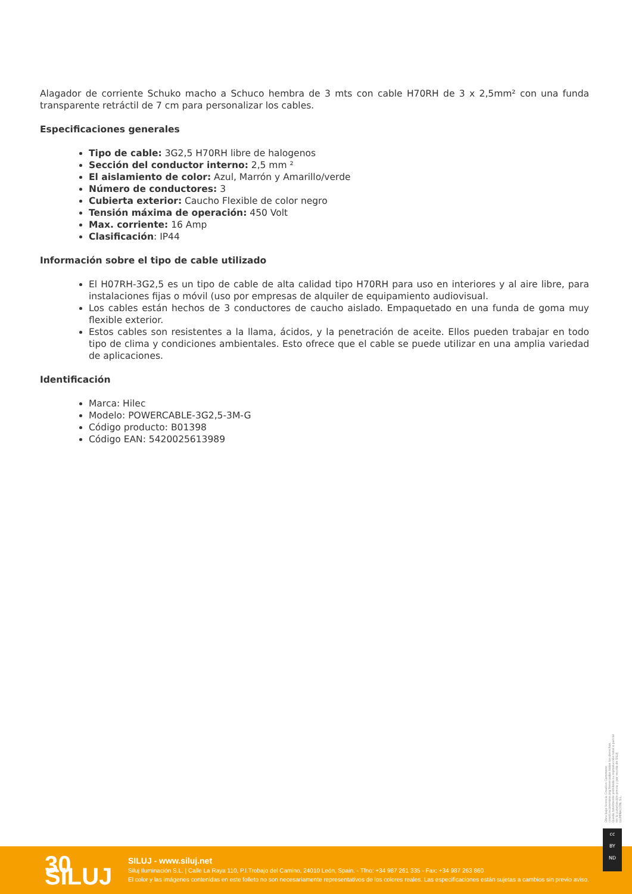Alagador de corriente Schuko macho a Schuco hembra de 3 mts con cable H70RH de 3 x 2,5mm² con una funda transparente retráctil de 7 cm para personalizar los cables.
Especificaciones generales
Tipo de cable: 3G2,5 H70RH libre de halogenos
Sección del conductor interno: 2,5 mm ²
El aislamiento de color: Azul, Marrón y Amarillo/verde
Número de conductores: 3
Cubierta exterior: Caucho Flexible de color negro
Tensión máxima de operación: 450 Volt
Max. corriente: 16 Amp
Clasificación: IP44
Información sobre el tipo de cable utilizado
El H07RH-3G2,5 es un tipo de cable de alta calidad tipo H70RH para uso en interiores y al aire libre, para instalaciones fijas o móvil (uso por empresas de alquiler de equipamiento audiovisual.
Los cables están hechos de 3 conductores de caucho aislado. Empaquetado en una funda de goma muy flexible exterior.
Estos cables son resistentes a la llama, ácidos, y la penetración de aceite. Ellos pueden trabajar en todo tipo de clima y condiciones ambientales. Esto ofrece que el cable se puede utilizar en una amplia variedad de aplicaciones.
Identificación
Marca: Hilec
Modelo: POWERCABLE-3G2,5-3M-G
Código producto: B01398
Código EAN: 5420025613989
Obra bajo licencia Creative Commons: creativecommons.org Reservados todos los derechos. Queda totalmente prohibido su reproducción total o parcial sin la autorización previa y por escrito de SILUJ ILUMINACIÓN, S.L.
30 SILUJ
SILUJ - www.siluj.net
Siluj Iluminación S.L. | Calle La Raya 110, P.I.Trobajo del Camino, 24010 León, Spain. - Tfno: +34 987 261 335 - Fax: +34 987 263 860
El color y las imágenes contenidas en este folleto no son necesariamente representativos de los colores reales. Las especificaciones están sujetas a cambios sin previo aviso.
cc
BY
ND